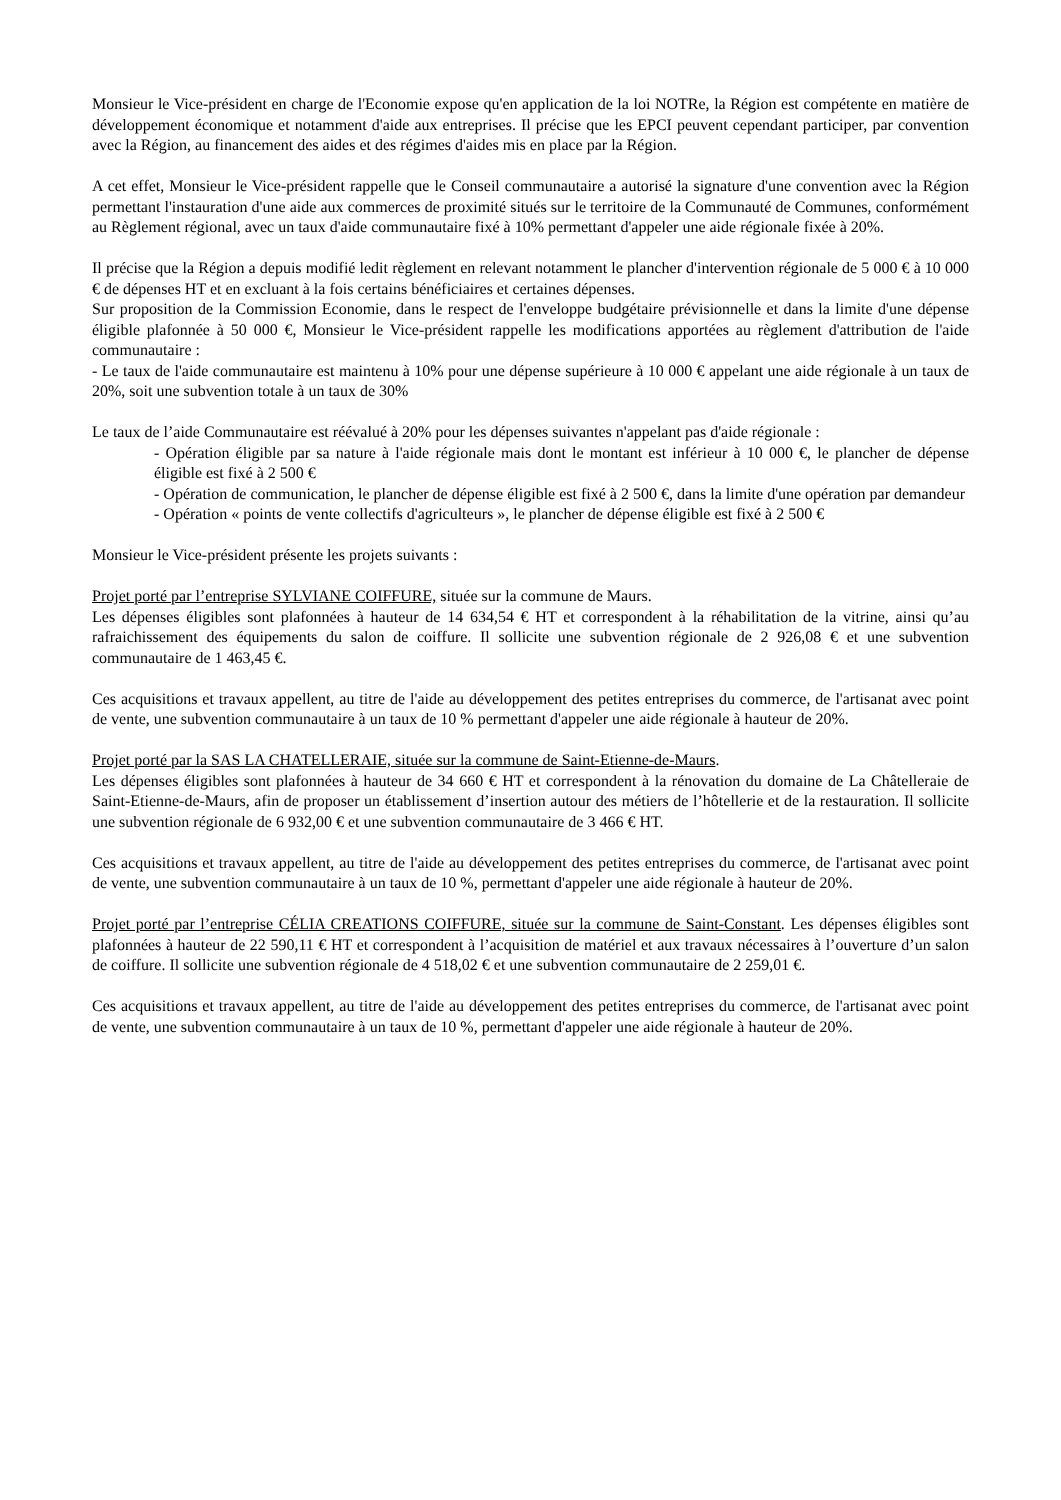Monsieur le Vice-président en charge de l'Economie expose qu'en application de la loi NOTRe, la Région est compétente en matière de développement économique et notamment d'aide aux entreprises. Il précise que les EPCI peuvent cependant participer, par convention avec la Région, au financement des aides et des régimes d'aides mis en place par la Région.
A cet effet, Monsieur le Vice-président rappelle que le Conseil communautaire a autorisé la signature d'une convention avec la Région permettant l'instauration d'une aide aux commerces de proximité situés sur le territoire de la Communauté de Communes, conformément au Règlement régional, avec un taux d'aide communautaire fixé à 10% permettant d'appeler une aide régionale fixée à 20%.
Il précise que la Région a depuis modifié ledit règlement en relevant notamment le plancher d'intervention régionale de 5 000 € à 10 000 € de dépenses HT et en excluant à la fois certains bénéficiaires et certaines dépenses.
Sur proposition de la Commission Economie, dans le respect de l'enveloppe budgétaire prévisionnelle et dans la limite d'une dépense éligible plafonnée à 50 000 €, Monsieur le Vice-président rappelle les modifications apportées au règlement d'attribution de l'aide communautaire :
- Le taux de l'aide communautaire est maintenu à 10% pour une dépense supérieure à 10 000 € appelant une aide régionale à un taux de 20%, soit une subvention totale à un taux de 30%
Le taux de l’aide Communautaire est réévalué à 20% pour les dépenses suivantes n'appelant pas d'aide régionale :
- Opération éligible par sa nature à l'aide régionale mais dont le montant est inférieur à 10 000 €, le plancher de dépense éligible est fixé à 2 500 €
- Opération de communication, le plancher de dépense éligible est fixé à 2 500 €, dans la limite d'une opération par demandeur
- Opération « points de vente collectifs d'agriculteurs », le plancher de dépense éligible est fixé à 2 500 €
Monsieur le Vice-président présente les projets suivants :
Projet porté par l’entreprise SYLVIANE COIFFURE, située sur la commune de Maurs.
Les dépenses éligibles sont plafonnées à hauteur de 14 634,54 € HT et correspondent à la réhabilitation de la vitrine, ainsi qu’au rafraichissement des équipements du salon de coiffure. Il sollicite une subvention régionale de 2 926,08 € et une subvention communautaire de 1 463,45 €.
Ces acquisitions et travaux appellent, au titre de l'aide au développement des petites entreprises du commerce, de l'artisanat avec point de vente, une subvention communautaire à un taux de 10 % permettant d'appeler une aide régionale à hauteur de 20%.
Projet porté par la SAS LA CHATELLERAIE, située sur la commune de Saint-Etienne-de-Maurs.
Les dépenses éligibles sont plafonnées à hauteur de 34 660 € HT et correspondent à la rénovation du domaine de La Châtelleraie de Saint-Etienne-de-Maurs, afin de proposer un établissement d’insertion autour des métiers de l’hôtellerie et de la restauration. Il sollicite une subvention régionale de 6 932,00 € et une subvention communautaire de 3 466 € HT.
Ces acquisitions et travaux appellent, au titre de l'aide au développement des petites entreprises du commerce, de l'artisanat avec point de vente, une subvention communautaire à un taux de 10 %, permettant d'appeler une aide régionale à hauteur de 20%.
Projet porté par l’entreprise CÉLIA CREATIONS COIFFURE, située sur la commune de Saint-Constant. Les dépenses éligibles sont plafonnées à hauteur de 22 590,11 € HT et correspondent à l’acquisition de matériel et aux travaux nécessaires à l’ouverture d’un salon de coiffure. Il sollicite une subvention régionale de 4 518,02 € et une subvention communautaire de 2 259,01 €.
Ces acquisitions et travaux appellent, au titre de l'aide au développement des petites entreprises du commerce, de l'artisanat avec point de vente, une subvention communautaire à un taux de 10 %, permettant d'appeler une aide régionale à hauteur de 20%.